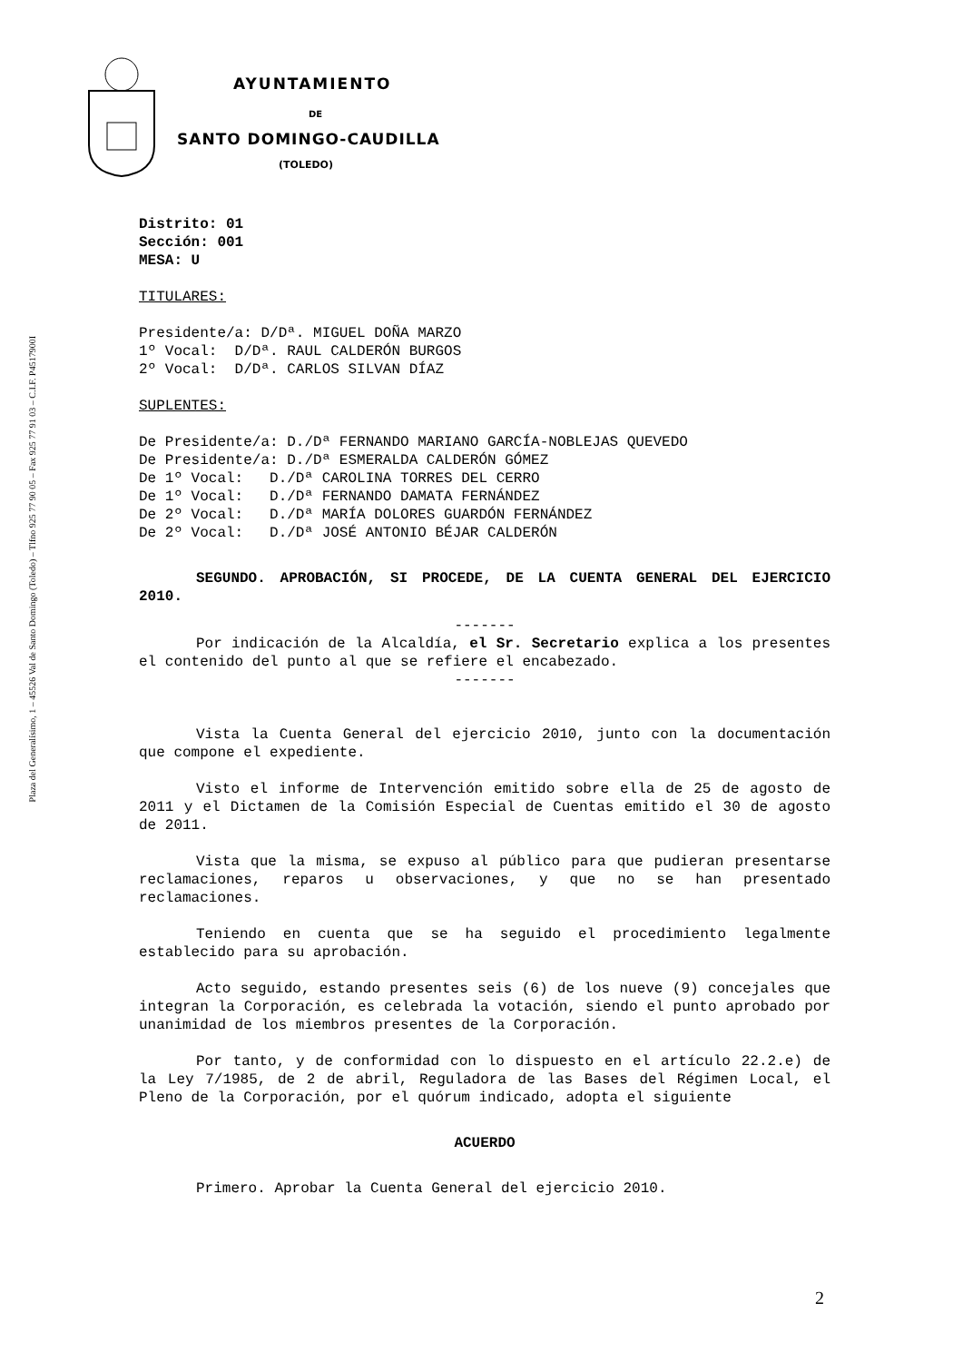Plaza del Generalísimo, 1 – 45526 Val de Santo Domingo (Toledo) – Tlfno 925 77 90 05 – Fax 925 77 91 03 – C.I.F. P4517900I
AYUNTAMIENTO
DE
SANTO DOMINGO-CAUDILLA
(TOLEDO)
Distrito: 01
Sección: 001
MESA: U
TITULARES:
Presidente/a: D/Dª. MIGUEL DOÑA MARZO
1º Vocal:  D/Dª. RAUL CALDERÓN BURGOS
2º Vocal:  D/Dª. CARLOS SILVAN DÍAZ
SUPLENTES:
De Presidente/a: D./Dª FERNANDO MARIANO GARCÍA-NOBLEJAS QUEVEDO
De Presidente/a: D./Dª ESMERALDA CALDERÓN GÓMEZ
De 1º Vocal:   D./Dª CAROLINA TORRES DEL CERRO
De 1º Vocal:   D./Dª FERNANDO DAMATA FERNÁNDEZ
De 2º Vocal:   D./Dª MARÍA DOLORES GUARDÓN FERNÁNDEZ
De 2º Vocal:   D./Dª JOSÉ ANTONIO BÉJAR CALDERÓN
SEGUNDO. APROBACIÓN, SI PROCEDE, DE LA CUENTA GENERAL DEL EJERCICIO 2010.
-------
Por indicación de la Alcaldía, el Sr. Secretario explica a los presentes el contenido del punto al que se refiere el encabezado.
-------
Vista la Cuenta General del ejercicio 2010, junto con la documentación que compone el expediente.
Visto el informe de Intervención emitido sobre ella de 25 de agosto de 2011 y el Dictamen de la Comisión Especial de Cuentas emitido el 30 de agosto de 2011.
Vista que la misma, se expuso al público para que pudieran presentarse reclamaciones, reparos u observaciones, y que no se han presentado reclamaciones.
Teniendo en cuenta que se ha seguido el procedimiento legalmente establecido para su aprobación.
Acto seguido, estando presentes seis (6) de los nueve (9) concejales que integran la Corporación, es celebrada la votación, siendo el punto aprobado por unanimidad de los miembros presentes de la Corporación.
Por tanto, y de conformidad con lo dispuesto en el artículo 22.2.e) de la Ley 7/1985, de 2 de abril, Reguladora de las Bases del Régimen Local, el Pleno de la Corporación, por el quórum indicado, adopta el siguiente
ACUERDO
Primero. Aprobar la Cuenta General del ejercicio 2010.
2